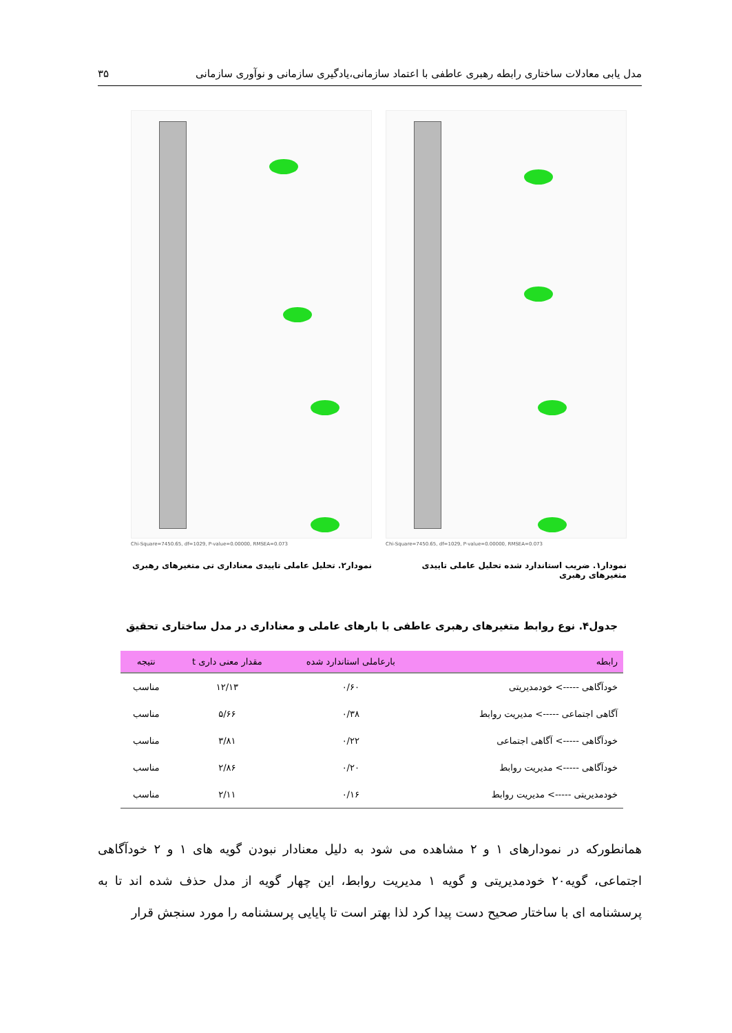مدل یابی معادلات ساختاری رابطه رهبری عاطفی با اعتماد سازمانی،یادگیری سازمانی و نوآوری سازمانی ۳۵
Chi-Square=7450.65, df=1029, P-value=0.00000, RMSEA=0.073
نمودار۱. ضریب استاندارد شده تحلیل عاملی تاییدی متغیرهای رهبری
Chi-Square=7450.65, df=1029, P-value=0.00000, RMSEA=0.073
نمودار۲. تحلیل عاملی تاییدی معناداری تی متغیرهای رهبری
جدول۴. نوع روابط متغیرهای رهبری عاطفی با بارهای عاملی و معناداری در مدل ساختاری تحقیق
| رابطه | بارعاملی استاندارد شده | مقدار معنی داری t | نتیجه |
| --- | --- | --- | --- |
| خودآگاهی -----> خودمدیریتی | ۰/۶۰ | ۱۲/۱۳ | مناسب |
| آگاهی اجتماعی -----> مدیریت روابط | ۰/۳۸ | ۵/۶۶ | مناسب |
| خودآگاهی -----> آگاهی اجتماعی | ۰/۲۲ | ۳/۸۱ | مناسب |
| خودآگاهی -----> مدیریت روابط | ۰/۲۰ | ۲/۸۶ | مناسب |
| خودمدیریتی -----> مدیریت روابط | ۰/۱۶ | ۲/۱۱ | مناسب |
همانطورکه در نمودارهای ۱ و ۲ مشاهده می شود به دلیل معنادار نبودن گویه های ۱ و ۲ خودآگاهی اجتماعی، گویه۲۰ خودمدیریتی و گویه ۱ مدیریت روابط، این چهار گویه از مدل حذف شده اند تا به پرسشنامه ای با ساختار صحیح دست پیدا کرد لذا بهتر است تا پایایی پرسشنامه را مورد سنجش قرار